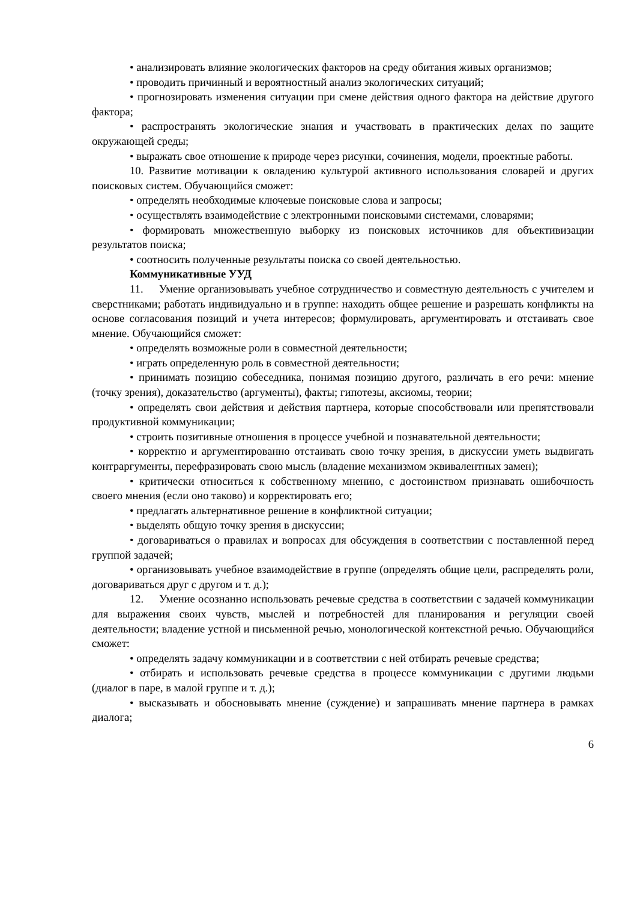• анализировать влияние экологических факторов на среду обитания живых организмов;
• проводить причинный и вероятностный анализ экологических ситуаций;
• прогнозировать изменения ситуации при смене действия одного фактора на действие другого фактора;
• распространять экологические знания и участвовать в практических делах по защите окружающей среды;
• выражать свое отношение к природе через рисунки, сочинения, модели, проектные работы.
10. Развитие мотивации к овладению культурой активного использования словарей и других поисковых систем. Обучающийся сможет:
• определять необходимые ключевые поисковые слова и запросы;
• осуществлять взаимодействие с электронными поисковыми системами, словарями;
• формировать множественную выборку из поисковых источников для объективизации результатов поиска;
• соотносить полученные результаты поиска со своей деятельностью.
Коммуникативные УУД
11. Умение организовывать учебное сотрудничество и совместную деятельность с учителем и сверстниками; работать индивидуально и в группе: находить общее решение и разрешать конфликты на основе согласования позиций и учета интересов; формулировать, аргументировать и отстаивать свое мнение. Обучающийся сможет:
• определять возможные роли в совместной деятельности;
• играть определенную роль в совместной деятельности;
• принимать позицию собеседника, понимая позицию другого, различать в его речи: мнение (точку зрения), доказательство (аргументы), факты; гипотезы, аксиомы, теории;
• определять свои действия и действия партнера, которые способствовали или препятствовали продуктивной коммуникации;
• строить позитивные отношения в процессе учебной и познавательной деятельности;
• корректно и аргументированно отстаивать свою точку зрения, в дискуссии уметь выдвигать контраргументы, перефразировать свою мысль (владение механизмом эквивалентных замен);
• критически относиться к собственному мнению, с достоинством признавать ошибочность своего мнения (если оно таково) и корректировать его;
• предлагать альтернативное решение в конфликтной ситуации;
• выделять общую точку зрения в дискуссии;
• договариваться о правилах и вопросах для обсуждения в соответствии с поставленной перед группой задачей;
• организовывать учебное взаимодействие в группе (определять общие цели, распределять роли, договариваться друг с другом и т. д.);
12. Умение осознанно использовать речевые средства в соответствии с задачей коммуникации для выражения своих чувств, мыслей и потребностей для планирования и регуляции своей деятельности; владение устной и письменной речью, монологической контекстной речью. Обучающийся сможет:
• определять задачу коммуникации и в соответствии с ней отбирать речевые средства;
• отбирать и использовать речевые средства в процессе коммуникации с другими людьми (диалог в паре, в малой группе и т. д.);
• высказывать и обосновывать мнение (суждение) и запрашивать мнение партнера в рамках диалога;
6